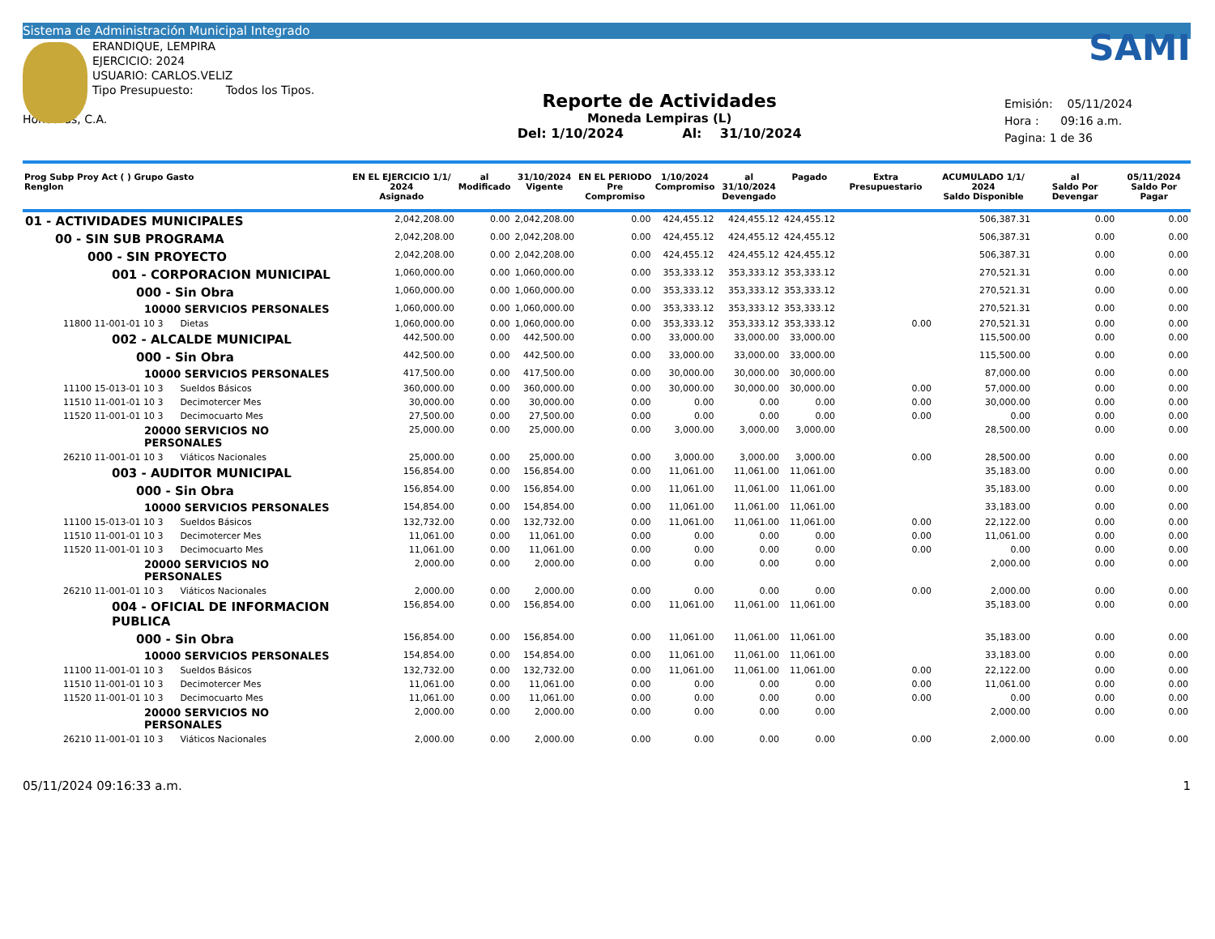Sistema de Administración Municipal Integrado
ERANDIQUE, LEMPIRA
EJERCICIO: 2024
USUARIO: CARLOS.VELIZ
Tipo Presupuesto: Todos los Tipos.
Honduras, C.A.
Reporte de Actividades
Moneda Lempiras (L)
Del: 1/10/2024 Al: 31/10/2024
SAMI
Emisión: 05/11/2024
Hora : 09:16 a.m.
Pagina: 1 de 36
| Prog Subp Proy Act ( ) Grupo Gasto Renglon | EN EL EJERCICIO 1/1/ 2024 Asignado | al Modificado | 31/10/2024 Vigente | EN EL PERIODO Pre Compromiso | 1/10/2024 Compromiso | al 31/10/2024 Devengado | Pagado | Extra Presupuestario | ACUMULADO 1/1/ 2024 Saldo Disponible | al Saldo Por Devengar | 05/11/2024 Saldo Por Pagar |
| --- | --- | --- | --- | --- | --- | --- | --- | --- | --- | --- | --- |
| 01 - ACTIVIDADES MUNICIPALES | 2,042,208.00 | 0.00 | 2,042,208.00 | 0.00 | 424,455.12 | 424,455.12 | 424,455.12 | | 506,387.31 | 0.00 | 0.00 |
| 00 - SIN SUB PROGRAMA | 2,042,208.00 | 0.00 | 2,042,208.00 | 0.00 | 424,455.12 | 424,455.12 | 424,455.12 | | 506,387.31 | 0.00 | 0.00 |
| 000 - SIN PROYECTO | 2,042,208.00 | 0.00 | 2,042,208.00 | 0.00 | 424,455.12 | 424,455.12 | 424,455.12 | | 506,387.31 | 0.00 | 0.00 |
| 001 - CORPORACION MUNICIPAL | 1,060,000.00 | 0.00 | 1,060,000.00 | 0.00 | 353,333.12 | 353,333.12 | 353,333.12 | | 270,521.31 | 0.00 | 0.00 |
| 000 - Sin Obra | 1,060,000.00 | 0.00 | 1,060,000.00 | 0.00 | 353,333.12 | 353,333.12 | 353,333.12 | | 270,521.31 | 0.00 | 0.00 |
| 10000 SERVICIOS PERSONALES | 1,060,000.00 | 0.00 | 1,060,000.00 | 0.00 | 353,333.12 | 353,333.12 | 353,333.12 | | 270,521.31 | 0.00 | 0.00 |
| 11800 11-001-01 10 3 Dietas | 1,060,000.00 | 0.00 | 1,060,000.00 | 0.00 | 353,333.12 | 353,333.12 | 353,333.12 | 0.00 | 270,521.31 | 0.00 | 0.00 |
| 002 - ALCALDE MUNICIPAL | 442,500.00 | 0.00 | 442,500.00 | 0.00 | 33,000.00 | 33,000.00 | 33,000.00 | | 115,500.00 | 0.00 | 0.00 |
| 000 - Sin Obra | 442,500.00 | 0.00 | 442,500.00 | 0.00 | 33,000.00 | 33,000.00 | 33,000.00 | | 115,500.00 | 0.00 | 0.00 |
| 10000 SERVICIOS PERSONALES | 417,500.00 | 0.00 | 417,500.00 | 0.00 | 30,000.00 | 30,000.00 | 30,000.00 | | 87,000.00 | 0.00 | 0.00 |
| 11100 15-013-01 10 3 Sueldos Básicos | 360,000.00 | 0.00 | 360,000.00 | 0.00 | 30,000.00 | 30,000.00 | 30,000.00 | 0.00 | 57,000.00 | 0.00 | 0.00 |
| 11510 11-001-01 10 3 Decimotercer Mes | 30,000.00 | 0.00 | 30,000.00 | 0.00 | 0.00 | 0.00 | 0.00 | 0.00 | 30,000.00 | 0.00 | 0.00 |
| 11520 11-001-01 10 3 Decimocuarto Mes | 27,500.00 | 0.00 | 27,500.00 | 0.00 | 0.00 | 0.00 | 0.00 | 0.00 | 0.00 | 0.00 | 0.00 |
| 20000 SERVICIOS NO PERSONALES | 25,000.00 | 0.00 | 25,000.00 | 0.00 | 3,000.00 | 3,000.00 | 3,000.00 | | 28,500.00 | 0.00 | 0.00 |
| 26210 11-001-01 10 3 Viáticos Nacionales | 25,000.00 | 0.00 | 25,000.00 | 0.00 | 3,000.00 | 3,000.00 | 3,000.00 | 0.00 | 28,500.00 | 0.00 | 0.00 |
| 003 - AUDITOR MUNICIPAL | 156,854.00 | 0.00 | 156,854.00 | 0.00 | 11,061.00 | 11,061.00 | 11,061.00 | | 35,183.00 | 0.00 | 0.00 |
| 000 - Sin Obra | 156,854.00 | 0.00 | 156,854.00 | 0.00 | 11,061.00 | 11,061.00 | 11,061.00 | | 35,183.00 | 0.00 | 0.00 |
| 10000 SERVICIOS PERSONALES | 154,854.00 | 0.00 | 154,854.00 | 0.00 | 11,061.00 | 11,061.00 | 11,061.00 | | 33,183.00 | 0.00 | 0.00 |
| 11100 15-013-01 10 3 Sueldos Básicos | 132,732.00 | 0.00 | 132,732.00 | 0.00 | 11,061.00 | 11,061.00 | 11,061.00 | 0.00 | 22,122.00 | 0.00 | 0.00 |
| 11510 11-001-01 10 3 Decimotercer Mes | 11,061.00 | 0.00 | 11,061.00 | 0.00 | 0.00 | 0.00 | 0.00 | 0.00 | 11,061.00 | 0.00 | 0.00 |
| 11520 11-001-01 10 3 Decimocuarto Mes | 11,061.00 | 0.00 | 11,061.00 | 0.00 | 0.00 | 0.00 | 0.00 | 0.00 | 0.00 | 0.00 | 0.00 |
| 20000 SERVICIOS NO PERSONALES | 2,000.00 | 0.00 | 2,000.00 | 0.00 | 0.00 | 0.00 | 0.00 | | 2,000.00 | 0.00 | 0.00 |
| 26210 11-001-01 10 3 Viáticos Nacionales | 2,000.00 | 0.00 | 2,000.00 | 0.00 | 0.00 | 0.00 | 0.00 | 0.00 | 2,000.00 | 0.00 | 0.00 |
| 004 - OFICIAL DE INFORMACION PUBLICA | 156,854.00 | 0.00 | 156,854.00 | 0.00 | 11,061.00 | 11,061.00 | 11,061.00 | | 35,183.00 | 0.00 | 0.00 |
| 000 - Sin Obra | 156,854.00 | 0.00 | 156,854.00 | 0.00 | 11,061.00 | 11,061.00 | 11,061.00 | | 35,183.00 | 0.00 | 0.00 |
| 10000 SERVICIOS PERSONALES | 154,854.00 | 0.00 | 154,854.00 | 0.00 | 11,061.00 | 11,061.00 | 11,061.00 | | 33,183.00 | 0.00 | 0.00 |
| 11100 11-001-01 10 3 Sueldos Básicos | 132,732.00 | 0.00 | 132,732.00 | 0.00 | 11,061.00 | 11,061.00 | 11,061.00 | 0.00 | 22,122.00 | 0.00 | 0.00 |
| 11510 11-001-01 10 3 Decimotercer Mes | 11,061.00 | 0.00 | 11,061.00 | 0.00 | 0.00 | 0.00 | 0.00 | 0.00 | 11,061.00 | 0.00 | 0.00 |
| 11520 11-001-01 10 3 Decimocuarto Mes | 11,061.00 | 0.00 | 11,061.00 | 0.00 | 0.00 | 0.00 | 0.00 | 0.00 | 0.00 | 0.00 | 0.00 |
| 20000 SERVICIOS NO PERSONALES | 2,000.00 | 0.00 | 2,000.00 | 0.00 | 0.00 | 0.00 | 0.00 | | 2,000.00 | 0.00 | 0.00 |
| 26210 11-001-01 10 3 Viáticos Nacionales | 2,000.00 | 0.00 | 2,000.00 | 0.00 | 0.00 | 0.00 | 0.00 | 0.00 | 2,000.00 | 0.00 | 0.00 |
05/11/2024 09:16:33 a.m. 1